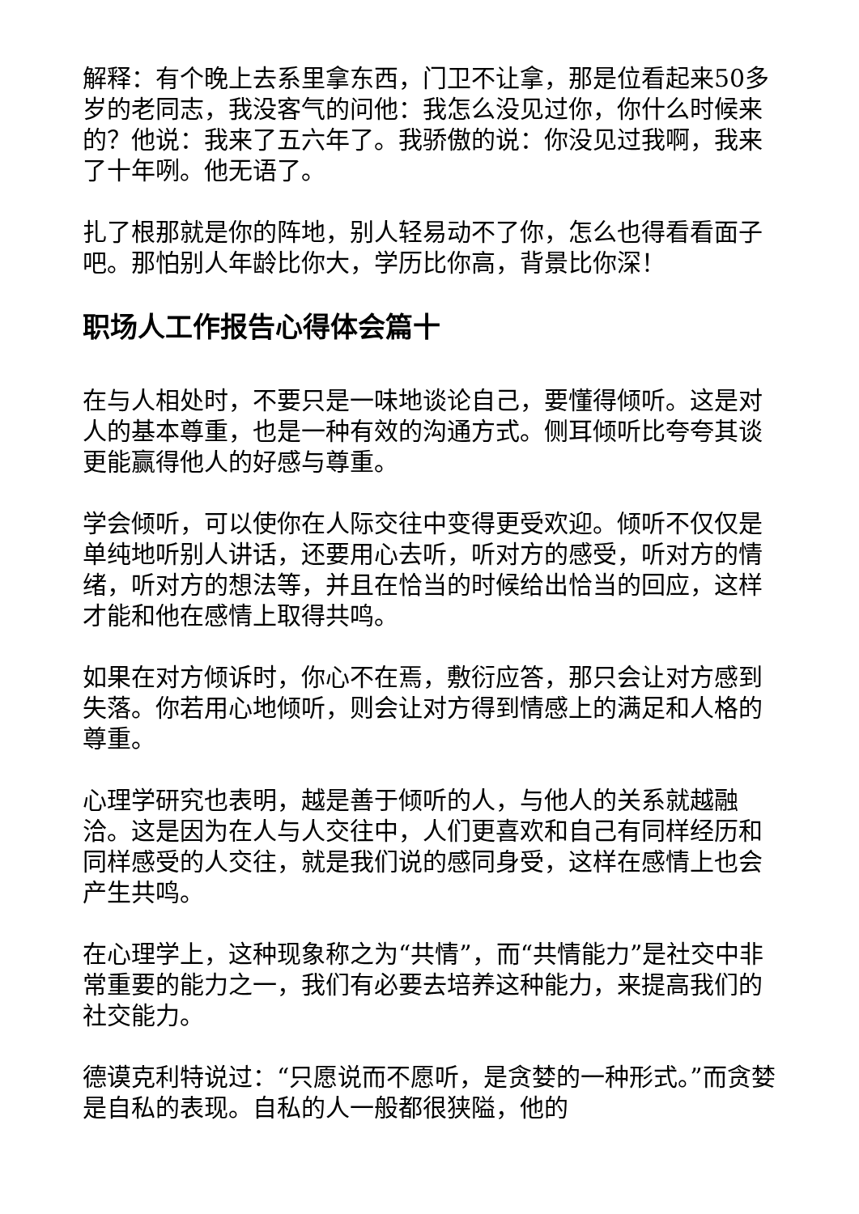解释：有个晚上去系里拿东西，门卫不让拿，那是位看起来50多岁的老同志，我没客气的问他：我怎么没见过你，你什么时候来的？他说：我来了五六年了。我骄傲的说：你没见过我啊，我来了十年咧。他无语了。
扎了根那就是你的阵地，别人轻易动不了你，怎么也得看看面子吧。那怕别人年龄比你大，学历比你高，背景比你深！
职场人工作报告心得体会篇十
在与人相处时，不要只是一味地谈论自己，要懂得倾听。这是对人的基本尊重，也是一种有效的沟通方式。侧耳倾听比夸夸其谈更能赢得他人的好感与尊重。
学会倾听，可以使你在人际交往中变得更受欢迎。倾听不仅仅是单纯地听别人讲话，还要用心去听，听对方的感受，听对方的情绪，听对方的想法等，并且在恰当的时候给出恰当的回应，这样才能和他在感情上取得共鸣。
如果在对方倾诉时，你心不在焉，敷衍应答，那只会让对方感到失落。你若用心地倾听，则会让对方得到情感上的满足和人格的尊重。
心理学研究也表明，越是善于倾听的人，与他人的关系就越融洽。这是因为在人与人交往中，人们更喜欢和自己有同样经历和同样感受的人交往，就是我们说的感同身受，这样在感情上也会产生共鸣。
在心理学上，这种现象称之为“共情”，而“共情能力”是社交中非常重要的能力之一，我们有必要去培养这种能力，来提高我们的社交能力。
德谟克利特说过：“只愿说而不愿听，是贪婪的一种形式。”而贪婪是自私的表现。自私的人一般都很狭隘，他的